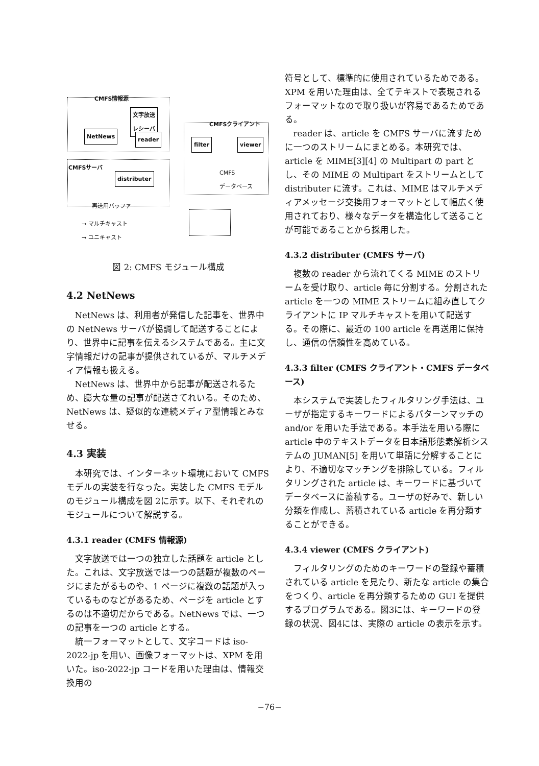CMFS情報源
文字放送
レシーバ
NetNews reader
CMFSクライアント
filter viewer
CMFS
データベース
CMFSサーバ
distributer
再送用バッファ
→ マルチキャスト
→ ユニキャスト
図 2: CMFS モジュール構成
4.2 NetNews
NetNews は、利用者が発信した記事を、世界中の NetNews サーバが協調して配送することにより、世界中に記事を伝えるシステムである。主に文字情報だけの記事が提供されているが、マルチメディア情報も扱える。
NetNews は、世界中から記事が配送されるため、膨大な量の記事が配送さてれいる。そのため、NetNews は、疑似的な連続メディア型情報とみなせる。
4.3 実装
本研究では、インターネット環境において CMFS モデルの実装を行なった。実装した CMFS モデルのモジュール構成を図 2に示す。以下、それぞれのモジュールについて解説する。
4.3.1 reader (CMFS 情報源)
文字放送では一つの独立した話題を article とした。これは、文字放送では一つの話題が複数のページにまたがるものや、1 ページに複数の話題が入っているものなどがあるため、ページを article とするのは不適切だからである。NetNews では、一つの記事を一つの article とする。
統一フォーマットとして、文字コードは iso-2022-jp を用い、画像フォーマットは、XPM を用いた。iso-2022-jp コードを用いた理由は、情報交換用の
符号として、標準的に使用されているためである。XPM を用いた理由は、全てテキストで表現されるフォーマットなので取り扱いが容易であるためである。
reader は、article を CMFS サーバに流すために一つのストリームにまとめる。本研究では、article を MIME[3][4] の Multipart の part とし、その MIME の Multipart をストリームとして distributer に流す。これは、MIME はマルチメディアメッセージ交換用フォーマットとして幅広く使用されており、様々なデータを構造化して送ることが可能であることから採用した。
4.3.2 distributer (CMFS サーバ)
複数の reader から流れてくる MIME のストリームを受け取り、article 毎に分割する。分割された article を一つの MIME ストリームに組み直してクライアントに IP マルチキャストを用いて配送する。その際に、最近の 100 article を再送用に保持し、通信の信頼性を高めている。
4.3.3 filter (CMFS クライアント・CMFS データベース)
本システムで実装したフィルタリング手法は、ユーザが指定するキーワードによるパターンマッチの and/or を用いた手法である。本手法を用いる際に article 中のテキストデータを日本語形態素解析システムの JUMAN[5] を用いて単語に分解することにより、不適切なマッチングを排除している。フィルタリングされた article は、キーワードに基づいてデータベースに蓄積する。ユーザの好みで、新しい分類を作成し、蓄積されている article を再分類することができる。
4.3.4 viewer (CMFS クライアント)
フィルタリングのためのキーワードの登録や蓄積されている article を見たり、新たな article の集合をつくり、article を再分類するための GUI を提供するプログラムである。図3には、キーワードの登録の状況、図4には、実際の article の表示を示す。
−76−